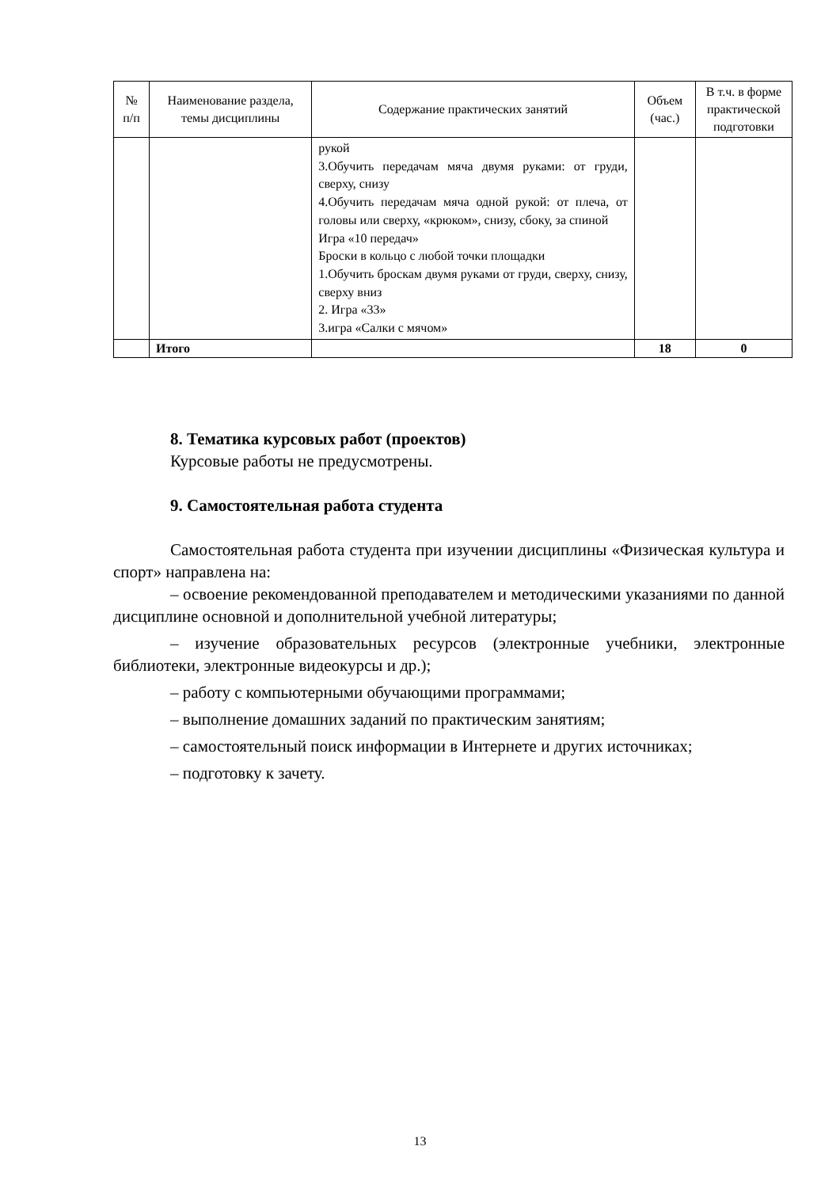| № п/п | Наименование раздела, темы дисциплины | Содержание практических занятий | Объем (час.) | В т.ч. в форме практической подготовки |
| --- | --- | --- | --- | --- |
| | | рукой 3.Обучить передачам мяча двумя руками: от груди, сверху, снизу 4.Обучить передачам мяча одной рукой: от плеча, от головы или сверху, «крюком», снизу, сбоку, за спиной Игра «10 передач» Броски в кольцо с любой точки площадки 1.Обучить броскам двумя руками от груди, сверху, снизу, сверху вниз 2. Игра «33» 3.игра «Салки с мячом» | | |
| | Итого | | 18 | 0 |
8. Тематика курсовых работ (проектов)
Курсовые работы не предусмотрены.
9. Самостоятельная работа студента
Самостоятельная работа студента при изучении дисциплины «Физическая культура и спорт» направлена на:
– освоение рекомендованной преподавателем и методическими указаниями по данной дисциплине основной и дополнительной учебной литературы;
– изучение образовательных ресурсов (электронные учебники, электронные библиотеки, электронные видеокурсы и др.);
– работу с компьютерными обучающими программами;
– выполнение домашних заданий по практическим занятиям;
– самостоятельный поиск информации в Интернете и других источниках;
– подготовку к зачету.
13